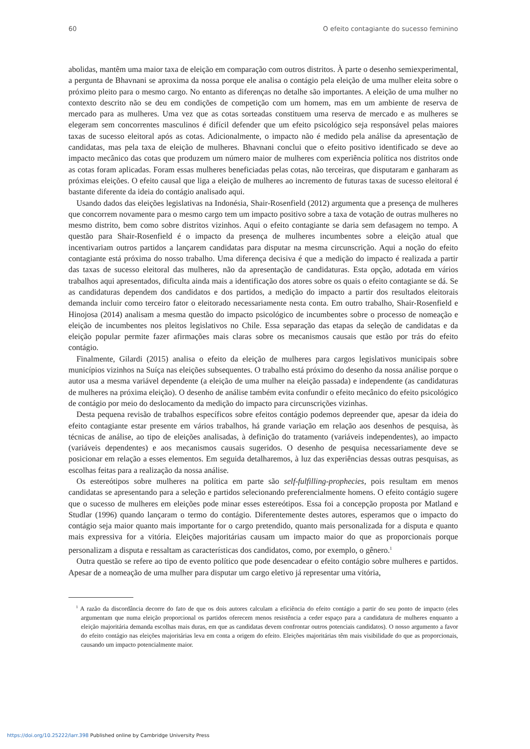60 O efeito contagiante do sucesso feminino
abolidas, mantêm uma maior taxa de eleição em comparação com outros distritos. À parte o desenho semiexperimental, a pergunta de Bhavnani se aproxima da nossa porque ele analisa o contágio pela eleição de uma mulher eleita sobre o próximo pleito para o mesmo cargo. No entanto as diferenças no detalhe são importantes. A eleição de uma mulher no contexto descrito não se deu em condições de competição com um homem, mas em um ambiente de reserva de mercado para as mulheres. Uma vez que as cotas sorteadas constituem uma reserva de mercado e as mulheres se elegeram sem concorrentes masculinos é difícil defender que um efeito psicológico seja responsável pelas maiores taxas de sucesso eleitoral após as cotas. Adicionalmente, o impacto não é medido pela análise da apresentação de candidatas, mas pela taxa de eleição de mulheres. Bhavnani conclui que o efeito positivo identificado se deve ao impacto mecânico das cotas que produzem um número maior de mulheres com experiência política nos distritos onde as cotas foram aplicadas. Foram essas mulheres beneficiadas pelas cotas, não terceiras, que disputaram e ganharam as próximas eleições. O efeito causal que liga a eleição de mulheres ao incremento de futuras taxas de sucesso eleitoral é bastante diferente da ideia do contágio analisado aqui.
Usando dados das eleições legislativas na Indonésia, Shair-Rosenfield (2012) argumenta que a presença de mulheres que concorrem novamente para o mesmo cargo tem um impacto positivo sobre a taxa de votação de outras mulheres no mesmo distrito, bem como sobre distritos vizinhos. Aqui o efeito contagiante se daria sem defasagem no tempo. A questão para Shair-Rosenfield é o impacto da presença de mulheres incumbentes sobre a eleição atual que incentivariam outros partidos a lançarem candidatas para disputar na mesma circunscrição. Aqui a noção do efeito contagiante está próxima do nosso trabalho. Uma diferença decisiva é que a medição do impacto é realizada a partir das taxas de sucesso eleitoral das mulheres, não da apresentação de candidaturas. Esta opção, adotada em vários trabalhos aqui apresentados, dificulta ainda mais a identificação dos atores sobre os quais o efeito contagiante se dá. Se as candidaturas dependem dos candidatos e dos partidos, a medição do impacto a partir dos resultados eleitorais demanda incluir como terceiro fator o eleitorado necessariamente nesta conta. Em outro trabalho, Shair-Rosenfield e Hinojosa (2014) analisam a mesma questão do impacto psicológico de incumbentes sobre o processo de nomeação e eleição de incumbentes nos pleitos legislativos no Chile. Essa separação das etapas da seleção de candidatas e da eleição popular permite fazer afirmações mais claras sobre os mecanismos causais que estão por trás do efeito contágio.
Finalmente, Gilardi (2015) analisa o efeito da eleição de mulheres para cargos legislativos municipais sobre municípios vizinhos na Suíça nas eleições subsequentes. O trabalho está próximo do desenho da nossa análise porque o autor usa a mesma variável dependente (a eleição de uma mulher na eleição passada) e independente (as candidaturas de mulheres na próxima eleição). O desenho de análise também evita confundir o efeito mecânico do efeito psicológico de contágio por meio do deslocamento da medição do impacto para circunscrições vizinhas.
Desta pequena revisão de trabalhos específicos sobre efeitos contágio podemos depreender que, apesar da ideia do efeito contagiante estar presente em vários trabalhos, há grande variação em relação aos desenhos de pesquisa, às técnicas de análise, ao tipo de eleições analisadas, à definição do tratamento (variáveis independentes), ao impacto (variáveis dependentes) e aos mecanismos causais sugeridos. O desenho de pesquisa necessariamente deve se posicionar em relação a esses elementos. Em seguida detalharemos, à luz das experiências dessas outras pesquisas, as escolhas feitas para a realização da nossa análise.
Os estereótipos sobre mulheres na política em parte são self-fulfilling-prophecies, pois resultam em menos candidatas se apresentando para a seleção e partidos selecionando preferencialmente homens. O efeito contágio sugere que o sucesso de mulheres em eleições pode minar esses estereótipos. Essa foi a concepção proposta por Matland e Studlar (1996) quando lançaram o termo do contágio. Diferentemente destes autores, esperamos que o impacto do contágio seja maior quanto mais importante for o cargo pretendido, quanto mais personalizada for a disputa e quanto mais expressiva for a vitória. Eleições majoritárias causam um impacto maior do que as proporcionais porque personalizam a disputa e ressaltam as características dos candidatos, como, por exemplo, o gênero.<sup>1</sup>
Outra questão se refere ao tipo de evento político que pode desencadear o efeito contágio sobre mulheres e partidos. Apesar de a nomeação de uma mulher para disputar um cargo eletivo já representar uma vitória,
<sup>1</sup> A razão da discordância decorre do fato de que os dois autores calculam a eficiência do efeito contágio a partir do seu ponto de impacto (eles argumentam que numa eleição proporcional os partidos oferecem menos resistência a ceder espaço para a candidatura de mulheres enquanto a eleição majoritária demanda escolhas mais duras, em que as candidatas devem confrontar outros potenciais candidatos). O nosso argumento a favor do efeito contágio nas eleições majoritárias leva em conta a origem do efeito. Eleições majoritárias têm mais visibilidade do que as proporcionais, causando um impacto potencialmente maior.
https://doi.org/10.25222/larr.398 Published online by Cambridge University Press